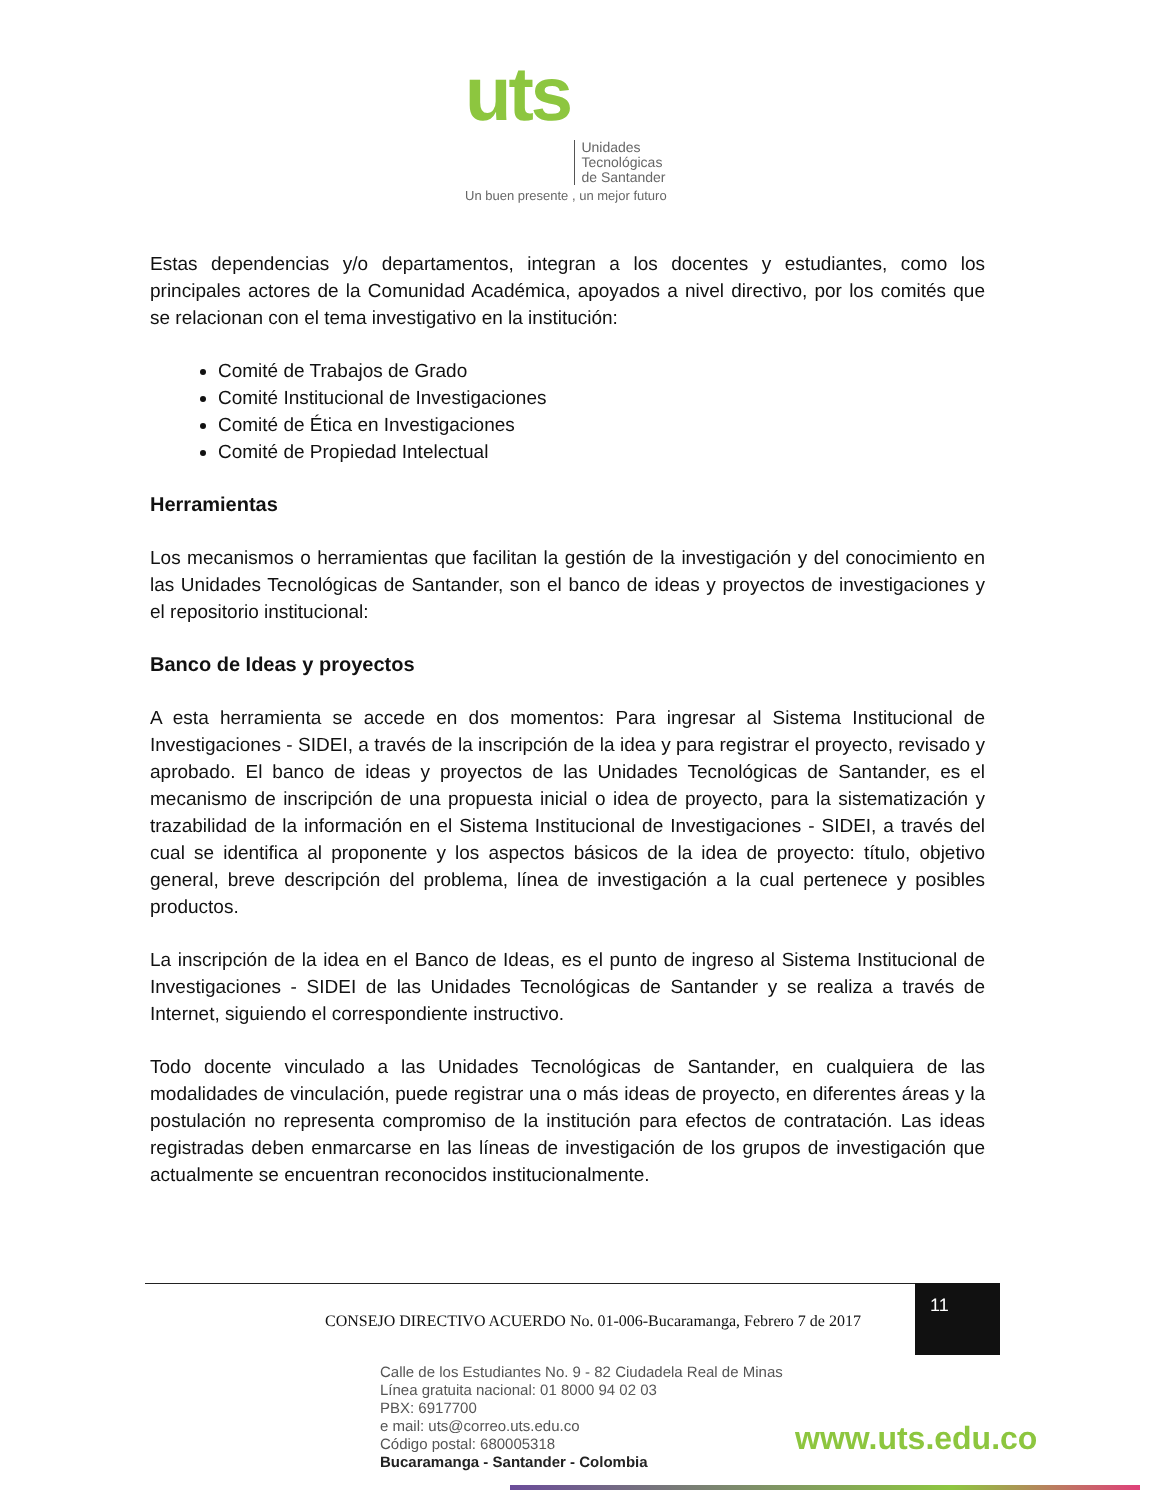uts Unidades
Tecnológicas
de Santander
Un buen presente , un mejor futuro
Estas dependencias y/o departamentos, integran a los docentes y estudiantes, como los principales actores de la Comunidad Académica, apoyados a nivel directivo, por los comités que se relacionan con el tema investigativo en la institución:
Comité de Trabajos de Grado
Comité Institucional de Investigaciones
Comité de Ética en Investigaciones
Comité de Propiedad Intelectual
Herramientas
Los mecanismos o herramientas que facilitan la gestión de la investigación y del conocimiento en las Unidades Tecnológicas de Santander, son el banco de ideas y proyectos de investigaciones y el repositorio institucional:
Banco de Ideas y proyectos
A esta herramienta se accede en dos momentos: Para ingresar al Sistema Institucional de Investigaciones - SIDEI, a través de la inscripción de la idea y para registrar el proyecto, revisado y aprobado. El banco de ideas y proyectos de las Unidades Tecnológicas de Santander, es el mecanismo de inscripción de una propuesta inicial o idea de proyecto, para la sistematización y trazabilidad de la información en el Sistema Institucional de Investigaciones - SIDEI, a través del cual se identifica al proponente y los aspectos básicos de la idea de proyecto: título, objetivo general, breve descripción del problema, línea de investigación a la cual pertenece y posibles productos.
La inscripción de la idea en el Banco de Ideas, es el punto de ingreso al Sistema Institucional de Investigaciones - SIDEI de las Unidades Tecnológicas de Santander y se realiza a través de Internet, siguiendo el correspondiente instructivo.
Todo docente vinculado a las Unidades Tecnológicas de Santander, en cualquiera de las modalidades de vinculación, puede registrar una o más ideas de proyecto, en diferentes áreas y la postulación no representa compromiso de la institución para efectos de contratación. Las ideas registradas deben enmarcarse en las líneas de investigación de los grupos de investigación que actualmente se encuentran reconocidos institucionalmente.
CONSEJO DIRECTIVO ACUERDO No. 01-006-Bucaramanga, Febrero 7 de 2017
11
Calle de los Estudiantes No. 9 - 82 Ciudadela Real de Minas
Línea gratuita nacional: 01 8000 94 02 03
PBX: 6917700
e mail: uts@correo.uts.edu.co
Código postal: 680005318
Bucaramanga - Santander - Colombia
www.uts.edu.co